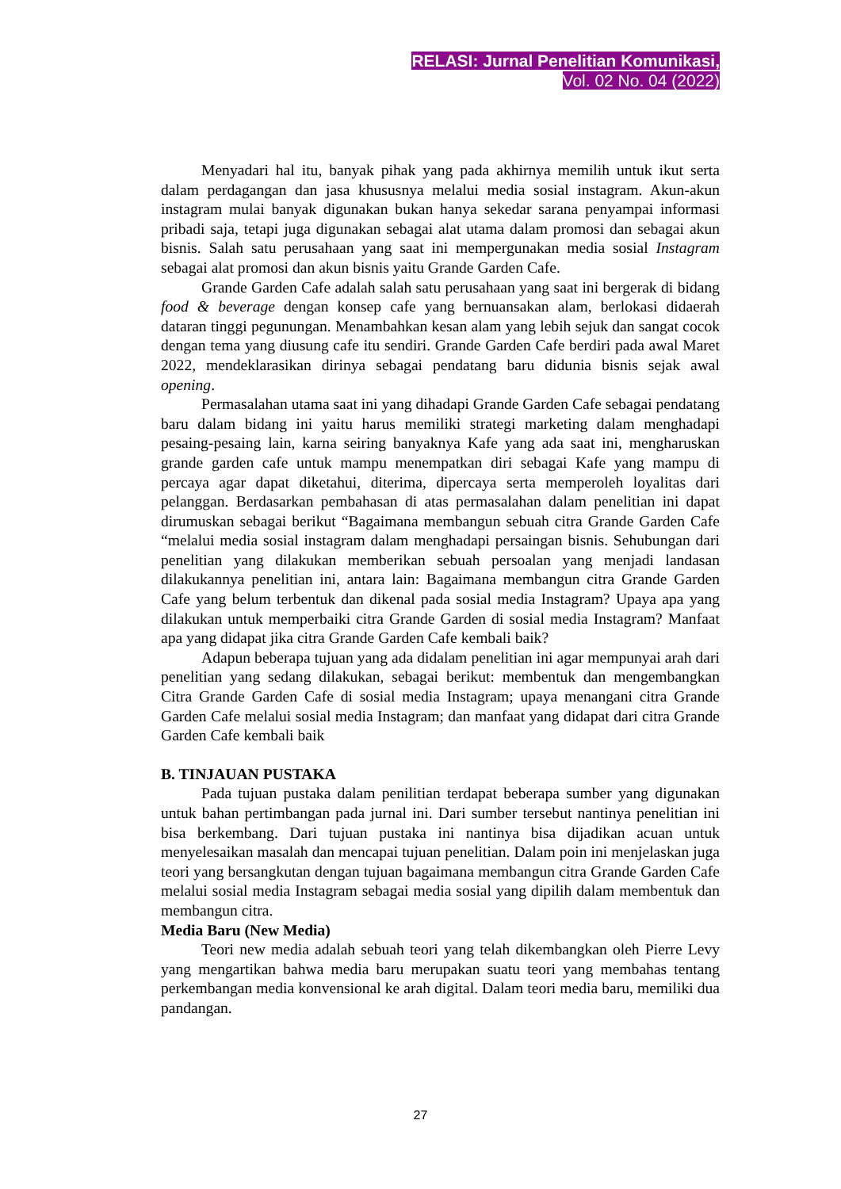RELASI: Jurnal Penelitian Komunikasi,
Vol. 02 No. 04 (2022)
Menyadari hal itu, banyak pihak yang pada akhirnya memilih untuk ikut serta dalam perdagangan dan jasa khususnya melalui media sosial instagram. Akun-akun instagram mulai banyak digunakan bukan hanya sekedar sarana penyampai informasi pribadi saja, tetapi juga digunakan sebagai alat utama dalam promosi dan sebagai akun bisnis. Salah satu perusahaan yang saat ini mempergunakan media sosial Instagram sebagai alat promosi dan akun bisnis yaitu Grande Garden Cafe.
Grande Garden Cafe adalah salah satu perusahaan yang saat ini bergerak di bidang food & beverage dengan konsep cafe yang bernuansakan alam, berlokasi didaerah dataran tinggi pegunungan. Menambahkan kesan alam yang lebih sejuk dan sangat cocok dengan tema yang diusung cafe itu sendiri. Grande Garden Cafe berdiri pada awal Maret 2022, mendeklarasikan dirinya sebagai pendatang baru didunia bisnis sejak awal opening.
Permasalahan utama saat ini yang dihadapi Grande Garden Cafe sebagai pendatang baru dalam bidang ini yaitu harus memiliki strategi marketing dalam menghadapi pesaing-pesaing lain, karna seiring banyaknya Kafe yang ada saat ini, mengharuskan grande garden cafe untuk mampu menempatkan diri sebagai Kafe yang mampu di percaya agar dapat diketahui, diterima, dipercaya serta memperoleh loyalitas dari pelanggan. Berdasarkan pembahasan di atas permasalahan dalam penelitian ini dapat dirumuskan sebagai berikut “Bagaimana membangun sebuah citra Grande Garden Cafe “melalui media sosial instagram dalam menghadapi persaingan bisnis. Sehubungan dari penelitian yang dilakukan memberikan sebuah persoalan yang menjadi landasan dilakukannya penelitian ini, antara lain: Bagaimana membangun citra Grande Garden Cafe yang belum terbentuk dan dikenal pada sosial media Instagram? Upaya apa yang dilakukan untuk memperbaiki citra Grande Garden di sosial media Instagram? Manfaat apa yang didapat jika citra Grande Garden Cafe kembali baik?
Adapun beberapa tujuan yang ada didalam penelitian ini agar mempunyai arah dari penelitian yang sedang dilakukan, sebagai berikut: membentuk dan mengembangkan Citra Grande Garden Cafe di sosial media Instagram; upaya menangani citra Grande Garden Cafe melalui sosial media Instagram; dan manfaat yang didapat dari citra Grande Garden Cafe kembali baik
B. TINJAUAN PUSTAKA
Pada tujuan pustaka dalam penilitian terdapat beberapa sumber yang digunakan untuk bahan pertimbangan pada jurnal ini. Dari sumber tersebut nantinya penelitian ini bisa berkembang. Dari tujuan pustaka ini nantinya bisa dijadikan acuan untuk menyelesaikan masalah dan mencapai tujuan penelitian. Dalam poin ini menjelaskan juga teori yang bersangkutan dengan tujuan bagaimana membangun citra Grande Garden Cafe melalui sosial media Instagram sebagai media sosial yang dipilih dalam membentuk dan membangun citra.
Media Baru (New Media)
Teori new media adalah sebuah teori yang telah dikembangkan oleh Pierre Levy yang mengartikan bahwa media baru merupakan suatu teori yang membahas tentang perkembangan media konvensional ke arah digital. Dalam teori media baru, memiliki dua pandangan.
27